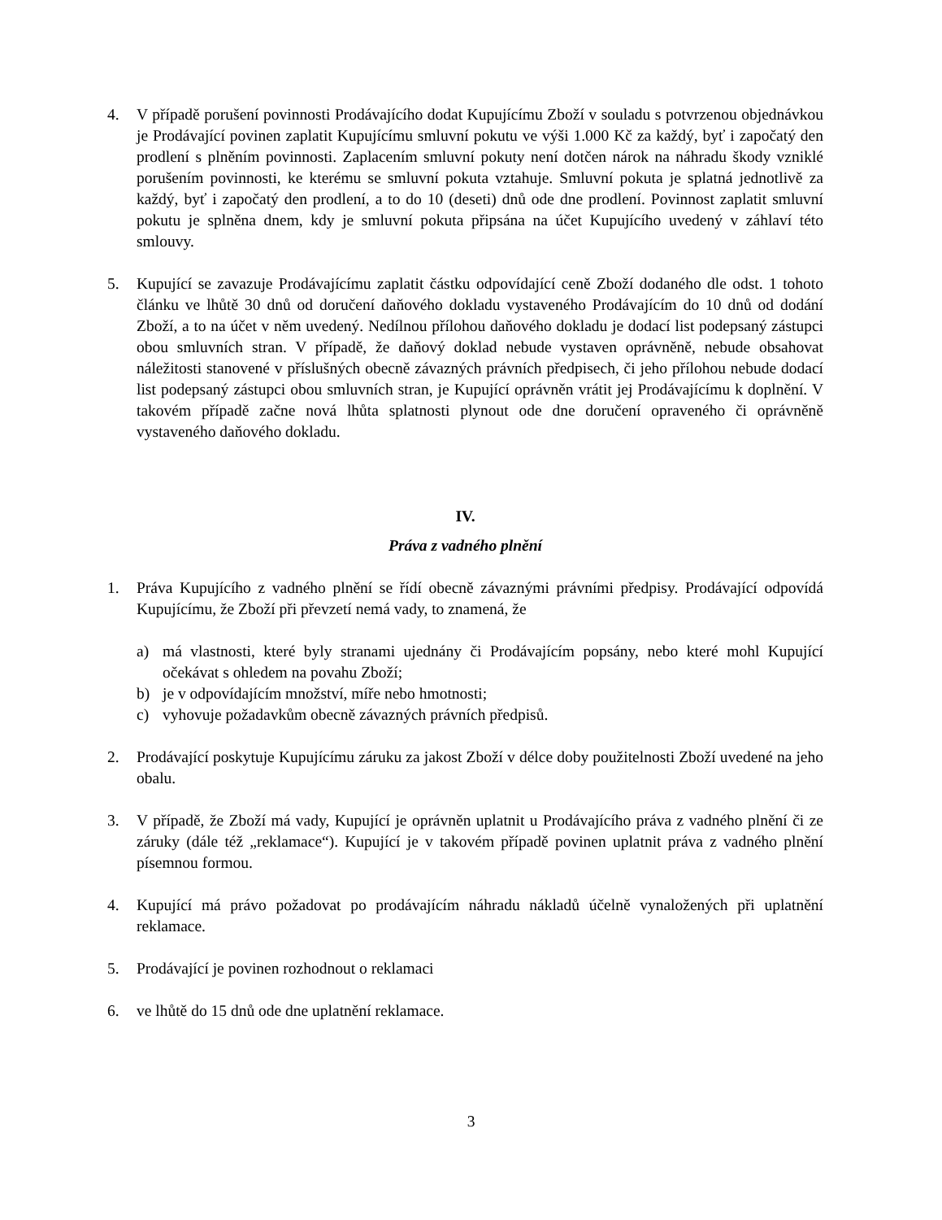4. V případě porušení povinnosti Prodávajícího dodat Kupujícímu Zboží v souladu s potvrzenou objednávkou je Prodávající povinen zaplatit Kupujícímu smluvní pokutu ve výši 1.000 Kč za každý, byť i započatý den prodlení s plněním povinnosti. Zaplacením smluvní pokuty není dotčen nárok na náhradu škody vzniklé porušením povinnosti, ke kterému se smluvní pokuta vztahuje. Smluvní pokuta je splatná jednotlivě za každý, byť i započatý den prodlení, a to do 10 (deseti) dnů ode dne prodlení. Povinnost zaplatit smluvní pokutu je splněna dnem, kdy je smluvní pokuta připsána na účet Kupujícího uvedený v záhlaví této smlouvy.
5. Kupující se zavazuje Prodávajícímu zaplatit částku odpovídající ceně Zboží dodaného dle odst. 1 tohoto článku ve lhůtě 30 dnů od doručení daňového dokladu vystaveného Prodávajícím do 10 dnů od dodání Zboží, a to na účet v něm uvedený. Nedílnou přílohou daňového dokladu je dodací list podepsaný zástupci obou smluvních stran. V případě, že daňový doklad nebude vystaven oprávněně, nebude obsahovat náležitosti stanovené v příslušných obecně závazných právních předpisech, či jeho přílohou nebude dodací list podepsaný zástupci obou smluvních stran, je Kupující oprávněn vrátit jej Prodávajícímu k doplnění. V takovém případě začne nová lhůta splatnosti plynout ode dne doručení opraveného či oprávněně vystaveného daňového dokladu.
IV.
Práva z vadného plnění
1. Práva Kupujícího z vadného plnění se řídí obecně závaznými právními předpisy. Prodávající odpovídá Kupujícímu, že Zboží při převzetí nemá vady, to znamená, že
a) má vlastnosti, které byly stranami ujednány či Prodávajícím popsány, nebo které mohl Kupující očekávat s ohledem na povahu Zboží;
b) je v odpovídajícím množství, míře nebo hmotnosti;
c) vyhovuje požadavkům obecně závazných právních předpisů.
2. Prodávající poskytuje Kupujícímu záruku za jakost Zboží v délce doby použitelnosti Zboží uvedené na jeho obalu.
3. V případě, že Zboží má vady, Kupující je oprávněn uplatnit u Prodávajícího práva z vadného plnění či ze záruky (dále též „reklamace“). Kupující je v takovém případě povinen uplatnit práva z vadného plnění písemnou formou.
4. Kupující má právo požadovat po prodávajícím náhradu nákladů účelně vynaložených při uplatnění reklamace.
5. Prodávající je povinen rozhodnout o reklamaci
6. ve lhůtě do 15 dnů ode dne uplatnění reklamace.
3